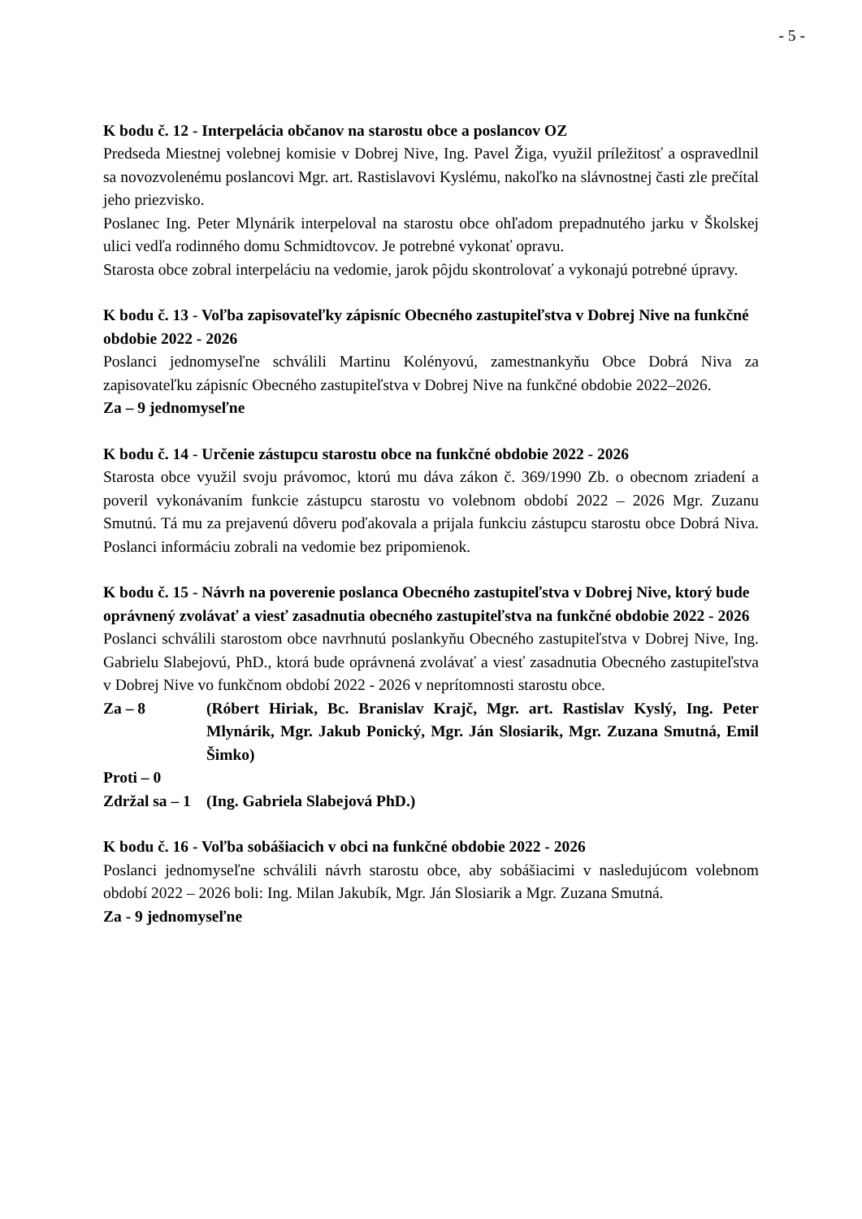- 5 -
K bodu č. 12 - Interpelácia občanov na starostu obce a poslancov OZ
Predseda Miestnej volebnej komisie v Dobrej Nive, Ing. Pavel Žiga, využil príležitosť a ospravedlnil sa novozvolenému poslancovi Mgr. art. Rastislavovi Kyslému, nakoľko na slávnostnej časti zle prečítal jeho priezvisko.
Poslanec Ing. Peter Mlynárik interpeloval na starostu obce ohľadom prepadnutého jarku v Školskej ulici vedľa rodinného domu Schmidtovcov. Je potrebné vykonať opravu.
Starosta obce zobral interpeláciu na vedomie, jarok pôjdu skontrolovať a vykonajú potrebné úpravy.
K bodu č. 13 - Voľba zapisovateľky zápisníc Obecného zastupiteľstva v Dobrej Nive na funkčné obdobie 2022 - 2026
Poslanci jednomyseľne schválili Martinu Kolényovú, zamestnankyňu Obce Dobrá Niva za zapisovateľku zápisníc Obecného zastupiteľstva v Dobrej Nive na funkčné obdobie 2022–2026.
Za – 9 jednomyseľne
K bodu č. 14 - Určenie zástupcu starostu obce na funkčné obdobie 2022 - 2026
Starosta obce využil svoju právomoc, ktorú mu dáva zákon č. 369/1990 Zb. o obecnom zriadení a poveril vykonávaním funkcie zástupcu starostu vo volebnom období 2022 – 2026 Mgr. Zuzanu Smutnú. Tá mu za prejavenú dôveru poďakovala a prijala funkciu zástupcu starostu obce Dobrá Niva. Poslanci informáciu zobrali na vedomie bez pripomienok.
K bodu č. 15 - Návrh na poverenie poslanca Obecného zastupiteľstva v Dobrej Nive, ktorý bude oprávnený zvolávať a viesť zasadnutia obecného zastupiteľstva na funkčné obdobie 2022 - 2026
Poslanci schválili starostom obce navrhnutú poslankyňu Obecného zastupiteľstva v Dobrej Nive, Ing. Gabrielu Slabejovú, PhD., ktorá bude oprávnená zvolávať a viesť zasadnutia Obecného zastupiteľstva v Dobrej Nive vo funkčnom období 2022 - 2026 v neprítomnosti starostu obce.
Za – 8 (Róbert Hiriak, Bc. Branislav Krajč, Mgr. art. Rastislav Kyslý, Ing. Peter Mlynárik, Mgr. Jakub Ponický, Mgr. Ján Slosiarik, Mgr. Zuzana Smutná, Emil Šimko)
Proti – 0
Zdržal sa – 1 (Ing. Gabriela Slabejová PhD.)
K bodu č. 16 - Voľba sobášiacich v obci na funkčné obdobie 2022 - 2026
Poslanci jednomyseľne schválili návrh starostu obce, aby sobášiacimi v nasledujúcom volebnom období 2022 – 2026 boli: Ing. Milan Jakubík, Mgr. Ján Slosiarik a Mgr. Zuzana Smutná.
Za - 9 jednomyseľne